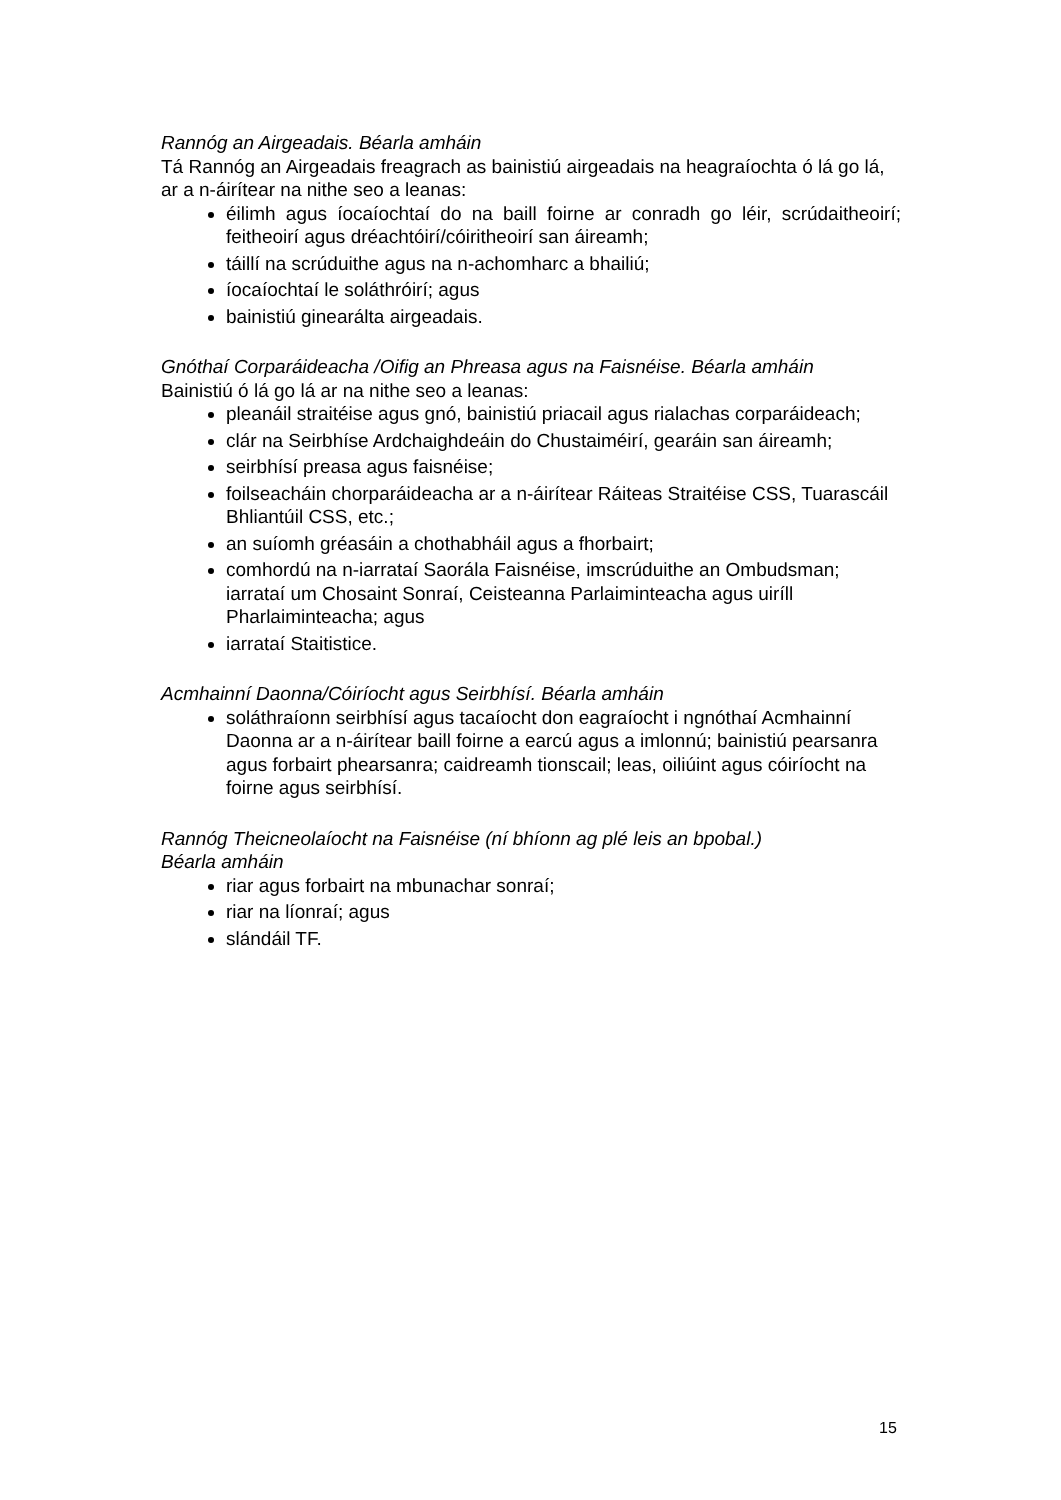Rannóg an Airgeadais. Béarla amháin
Tá Rannóg an Airgeadais freagrach as bainistiú airgeadais na heagraíochta ó lá go lá, ar a n-áirítear na nithe seo a leanas:
éilimh agus íocaíochtaí do na baill foirne ar conradh go léir, scrúdaitheoirí; feitheoirí agus dréachtóirí/cóiritheoirí san áireamh;
táillí na scrúduithe agus na n-achomharc a bhailiú;
íocaíochtaí le soláthróirí; agus
bainistiú ginearálta airgeadais.
Gnóthaí Corparáideacha /Oifig an Phreasa agus na Faisnéise. Béarla amháin
Bainistiú ó lá go lá ar na nithe seo a leanas:
pleanáil straitéise agus gnó, bainistiú priacail agus rialachas corparáideach;
clár na Seirbhíse Ardchaighdeáin do Chustaiméirí, gearáin san áireamh;
seirbhísí preasa agus faisnéise;
foilseacháin chorparáideacha ar a n-áirítear Ráiteas Straitéise CSS, Tuarascáil Bhliantúil CSS, etc.;
an suíomh gréasáin a chothabháil agus a fhorbairt;
comhordú na n-iarrataí Saorála Faisnéise, imscrúduithe an Ombudsman; iarrataí um Chosaint Sonraí, Ceisteanna Parlaiminteacha agus uiríll Pharlaiminteacha; agus
iarrataí Staitistice.
Acmhainní Daonna/Cóiríocht agus Seirbhísí. Béarla amháin
soláthraíonn seirbhísí agus tacaíocht don eagraíocht i ngnóthaí Acmhainní Daonna ar a n-áirítear baill foirne a earcú agus a imlonnú; bainistiú pearsanra agus forbairt phearsanra; caidreamh tionscail; leas, oiliúint agus cóiríocht na foirne agus seirbhísí.
Rannóg Theicneolaíocht na Faisnéise (ní bhíonn ag plé leis an bpobal.)
Béarla amháin
riar agus forbairt na mbunachar sonraí;
riar na líonraí; agus
slándáil TF.
15